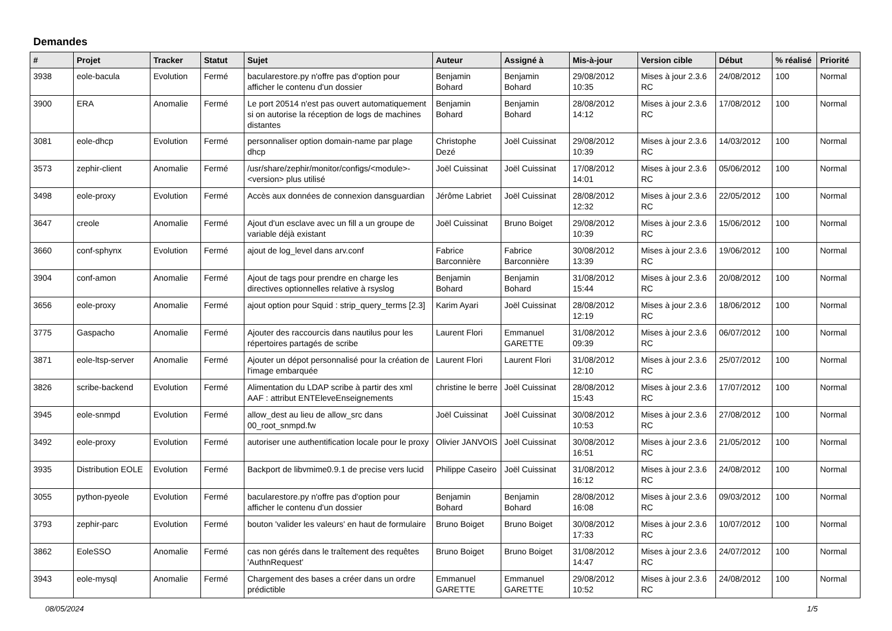Demandes
| # | Projet | Tracker | Statut | Sujet | Auteur | Assigné à | Mis-à-jour | Version cible | Début | % réalisé | Priorité |
| --- | --- | --- | --- | --- | --- | --- | --- | --- | --- | --- | --- |
| 3938 | eole-bacula | Evolution | Fermé | bacularestore.py n'offre pas d'option pour afficher le contenu d'un dossier | Benjamin Bohard | Benjamin Bohard | 29/08/2012 10:35 | Mises à jour 2.3.6 RC | 24/08/2012 | 100 | Normal |
| 3900 | ERA | Anomalie | Fermé | Le port 20514 n'est pas ouvert automatiquement si on autorise la réception de logs de machines distantes | Benjamin Bohard | Benjamin Bohard | 28/08/2012 14:12 | Mises à jour 2.3.6 RC | 17/08/2012 | 100 | Normal |
| 3081 | eole-dhcp | Evolution | Fermé | personnaliser option domain-name par plage dhcp | Christophe Dezé | Joël Cuissinat | 29/08/2012 10:39 | Mises à jour 2.3.6 RC | 14/03/2012 | 100 | Normal |
| 3573 | zephir-client | Anomalie | Fermé | /usr/share/zephir/monitor/configs/<module>-<version> plus utilisé | Joël Cuissinat | Joël Cuissinat | 17/08/2012 14:01 | Mises à jour 2.3.6 RC | 05/06/2012 | 100 | Normal |
| 3498 | eole-proxy | Evolution | Fermé | Accès aux données de connexion dansguardian | Jérôme Labriet | Joël Cuissinat | 28/08/2012 12:32 | Mises à jour 2.3.6 RC | 22/05/2012 | 100 | Normal |
| 3647 | creole | Anomalie | Fermé | Ajout d'un esclave avec un fill a un groupe de variable déjà existant | Joël Cuissinat | Bruno Boiget | 29/08/2012 10:39 | Mises à jour 2.3.6 RC | 15/06/2012 | 100 | Normal |
| 3660 | conf-sphynx | Evolution | Fermé | ajout de log_level dans arv.conf | Fabrice Barconnière | Fabrice Barconnière | 30/08/2012 13:39 | Mises à jour 2.3.6 RC | 19/06/2012 | 100 | Normal |
| 3904 | conf-amon | Anomalie | Fermé | Ajout de tags pour prendre en charge les directives optionnelles relative à rsyslog | Benjamin Bohard | Benjamin Bohard | 31/08/2012 15:44 | Mises à jour 2.3.6 RC | 20/08/2012 | 100 | Normal |
| 3656 | eole-proxy | Anomalie | Fermé | ajout option pour Squid : strip_query_terms [2.3] | Karim Ayari | Joël Cuissinat | 28/08/2012 12:19 | Mises à jour 2.3.6 RC | 18/06/2012 | 100 | Normal |
| 3775 | Gaspacho | Anomalie | Fermé | Ajouter des raccourcis dans nautilus pour les répertoires partagés de scribe | Laurent Flori | Emmanuel GARETTE | 31/08/2012 09:39 | Mises à jour 2.3.6 RC | 06/07/2012 | 100 | Normal |
| 3871 | eole-ltsp-server | Anomalie | Fermé | Ajouter un dépot personnalisé pour la création de l'image embarquée | Laurent Flori | Laurent Flori | 31/08/2012 12:10 | Mises à jour 2.3.6 RC | 25/07/2012 | 100 | Normal |
| 3826 | scribe-backend | Evolution | Fermé | Alimentation du LDAP scribe à partir des xml AAF : attribut ENTEleveEnseignements | christine le berre | Joël Cuissinat | 28/08/2012 15:43 | Mises à jour 2.3.6 RC | 17/07/2012 | 100 | Normal |
| 3945 | eole-snmpd | Evolution | Fermé | allow_dest au lieu de allow_src dans 00_root_snmpd.fw | Joël Cuissinat | Joël Cuissinat | 30/08/2012 10:53 | Mises à jour 2.3.6 RC | 27/08/2012 | 100 | Normal |
| 3492 | eole-proxy | Evolution | Fermé | autoriser une authentification locale pour le proxy | Olivier JANVOIS | Joël Cuissinat | 30/08/2012 16:51 | Mises à jour 2.3.6 RC | 21/05/2012 | 100 | Normal |
| 3935 | Distribution EOLE | Evolution | Fermé | Backport de libvmime0.9.1 de precise vers lucid | Philippe Caseiro | Joël Cuissinat | 31/08/2012 16:12 | Mises à jour 2.3.6 RC | 24/08/2012 | 100 | Normal |
| 3055 | python-pyeole | Evolution | Fermé | bacularestore.py n'offre pas d'option pour afficher le contenu d'un dossier | Benjamin Bohard | Benjamin Bohard | 28/08/2012 16:08 | Mises à jour 2.3.6 RC | 09/03/2012 | 100 | Normal |
| 3793 | zephir-parc | Evolution | Fermé | bouton 'valider les valeurs' en haut de formulaire | Bruno Boiget | Bruno Boiget | 30/08/2012 17:33 | Mises à jour 2.3.6 RC | 10/07/2012 | 100 | Normal |
| 3862 | EoleSSO | Anomalie | Fermé | cas non gérés dans le traîtement des requêtes 'AuthnRequest' | Bruno Boiget | Bruno Boiget | 31/08/2012 14:47 | Mises à jour 2.3.6 RC | 24/07/2012 | 100 | Normal |
| 3943 | eole-mysql | Anomalie | Fermé | Chargement des bases a créer dans un ordre prédictible | Emmanuel GARETTE | Emmanuel GARETTE | 29/08/2012 10:52 | Mises à jour 2.3.6 RC | 24/08/2012 | 100 | Normal |
08/05/2024 1/5